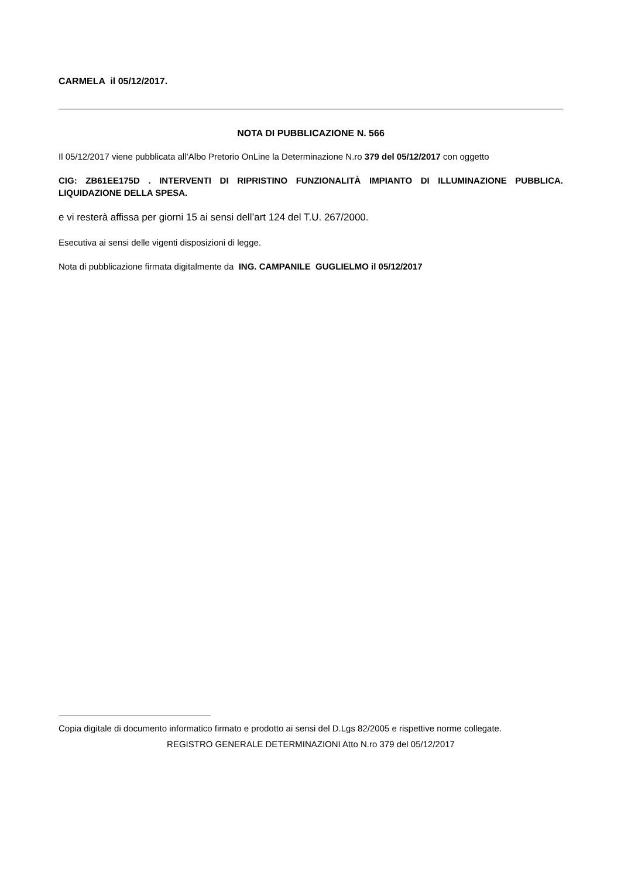CARMELA il 05/12/2017.
NOTA DI PUBBLICAZIONE N. 566
Il 05/12/2017 viene pubblicata all’Albo Pretorio OnLine la Determinazione N.ro 379 del 05/12/2017 con oggetto
CIG: ZB61EE175D . INTERVENTI DI RIPRISTINO FUNZIONALITÀ IMPIANTO DI ILLUMINAZIONE PUBBLICA. LIQUIDAZIONE DELLA SPESA.
e vi resterà affissa per giorni 15 ai sensi dell’art 124 del T.U. 267/2000.
Esecutiva ai sensi delle vigenti disposizioni di legge.
Nota di pubblicazione firmata digitalmente da ING. CAMPANILE GUGLIELMO il 05/12/2017
Copia digitale di documento informatico firmato e prodotto ai sensi del D.Lgs 82/2005 e rispettive norme collegate.
REGISTRO GENERALE DETERMINAZIONI Atto N.ro 379 del 05/12/2017